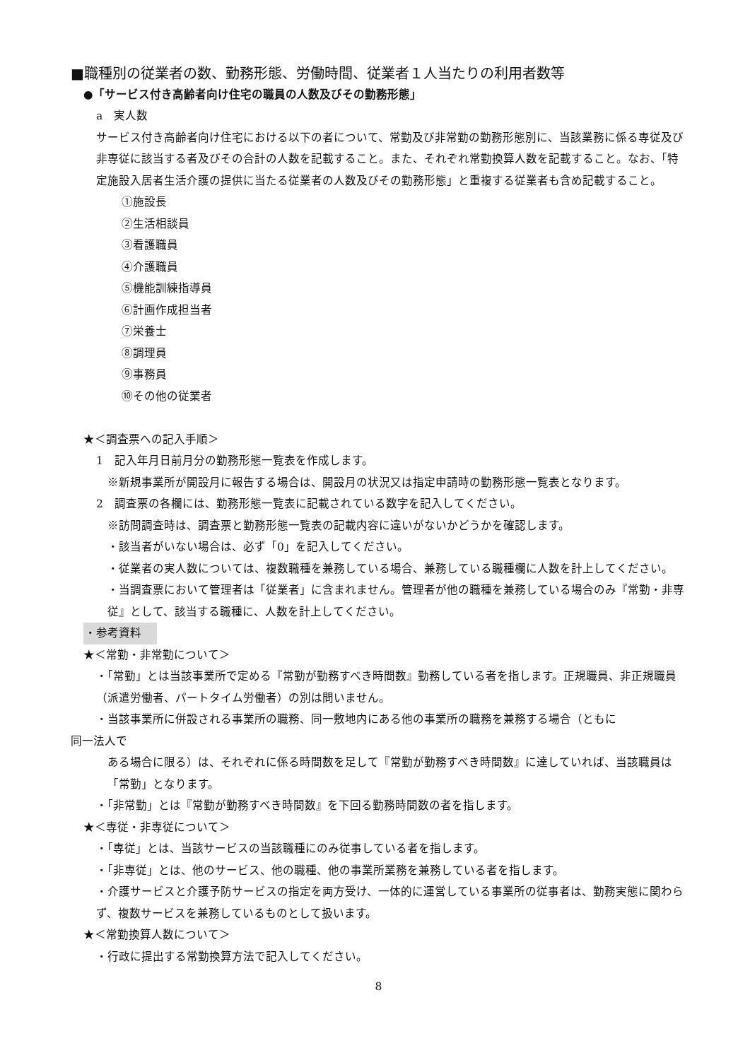■職種別の従業者の数、勤務形態、労働時間、従業者１人当たりの利用者数等
●「サービス付き高齢者向け住宅の職員の人数及びその勤務形態」
a　実人数
サービス付き高齢者向け住宅における以下の者について、常勤及び非常勤の勤務形態別に、当該業務に係る専従及び非専従に該当する者及びその合計の人数を記載すること。また、それぞれ常勤換算人数を記載すること。なお、「特定施設入居者生活介護の提供に当たる従業者の人数及びその勤務形態」と重複する従業者も含め記載すること。
①施設長
②生活相談員
③看護職員
④介護職員
⑤機能訓練指導員
⑥計画作成担当者
⑦栄養士
⑧調理員
⑨事務員
⑩その他の従業者
★＜調査票への記入手順＞
1　記入年月日前月分の勤務形態一覧表を作成します。
※新規事業所が開設月に報告する場合は、開設月の状況又は指定申請時の勤務形態一覧表となります。
2　調査票の各欄には、勤務形態一覧表に記載されている数字を記入してください。
※訪問調査時は、調査票と勤務形態一覧表の記載内容に違いがないかどうかを確認します。
・該当者がいない場合は、必ず「0」を記入してください。
・従業者の実人数については、複数職種を兼務している場合、兼務している職種欄に人数を計上してください。
・当調査票において管理者は「従業者」に含まれません。管理者が他の職種を兼務している場合のみ『常勤・非専従』として、該当する職種に、人数を計上してください。
・参考資料
★＜常勤・非常勤について＞
・「常勤」とは当該事業所で定める『常勤が勤務すべき時間数』勤務している者を指します。正規職員、非正規職員（派遣労働者、パートタイム労働者）の別は問いません。
・当該事業所に併設される事業所の職務、同一敷地内にある他の事業所の職務を兼務する場合（ともに
同一法人で
ある場合に限る）は、それぞれに係る時間数を足して『常勤が勤務すべき時間数』に達していれば、当該職員は「常勤」となります。
・「非常勤」とは『常勤が勤務すべき時間数』を下回る勤務時間数の者を指します。
★＜専従・非専従について＞
・「専従」とは、当該サービスの当該職種にのみ従事している者を指します。
・「非専従」とは、他のサービス、他の職種、他の事業所業務を兼務している者を指します。
・介護サービスと介護予防サービスの指定を両方受け、一体的に運営している事業所の従事者は、勤務実態に関わらず、複数サービスを兼務しているものとして扱います。
★＜常勤換算人数について＞
・行政に提出する常勤換算方法で記入してください。
8